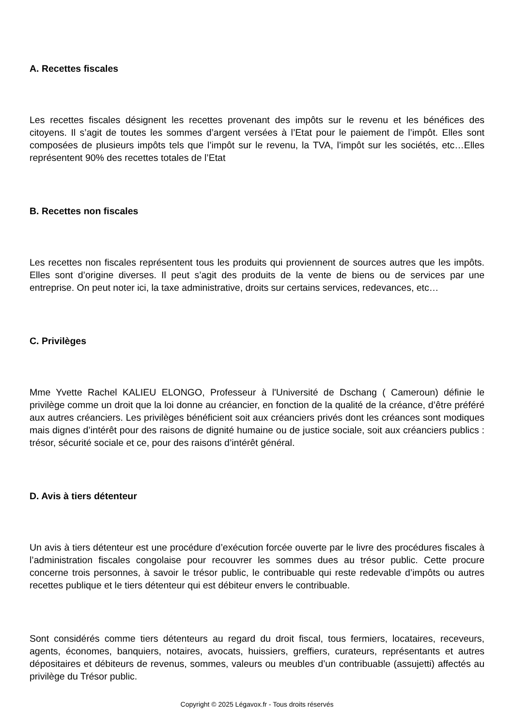A. Recettes fiscales
Les recettes fiscales désignent les recettes provenant des impôts sur le revenu et les bénéfices des citoyens. Il s’agit de toutes les sommes d’argent versées à l’Etat pour le paiement de l’impôt. Elles sont composées de plusieurs impôts tels que l’impôt sur le revenu, la TVA, l’impôt sur les sociétés, etc…Elles représentent 90% des recettes totales de l’Etat
B. Recettes non fiscales
Les recettes non fiscales représentent tous les produits qui proviennent de sources autres que les impôts. Elles sont d’origine diverses. Il peut s’agit des produits de la vente de biens ou de services par une entreprise. On peut noter ici, la taxe administrative, droits sur certains services, redevances, etc…
C. Privilèges
Mme Yvette Rachel KALIEU ELONGO, Professeur à l'Université de Dschang ( Cameroun) définie le privilège comme un droit que la loi donne au créancier, en fonction de la qualité de la créance, d’être préféré aux autres créanciers. Les privilèges bénéficient soit aux créanciers privés dont les créances sont modiques mais dignes d’intérêt pour des raisons de dignité humaine ou de justice sociale, soit aux créanciers publics : trésor, sécurité sociale et ce, pour des raisons d’intérêt général.
D. Avis à tiers détenteur
Un avis à tiers détenteur est une procédure d’exécution forcée ouverte par le livre des procédures fiscales à l’administration fiscales congolaise pour recouvrer les sommes dues au trésor public. Cette procure concerne trois personnes, à savoir le trésor public, le contribuable qui reste redevable d’impôts ou autres recettes publique et le tiers détenteur qui est débiteur envers le contribuable.
Sont considérés comme tiers détenteurs au regard du droit fiscal, tous fermiers, locataires, receveurs, agents, économes, banquiers, notaires, avocats, huissiers, greffiers, curateurs, représentants et autres dépositaires et débiteurs de revenus, sommes, valeurs ou meubles d’un contribuable (assujetti) affectés au privilège du Trésor public.
Copyright © 2025 Légavox.fr - Tous droits réservés